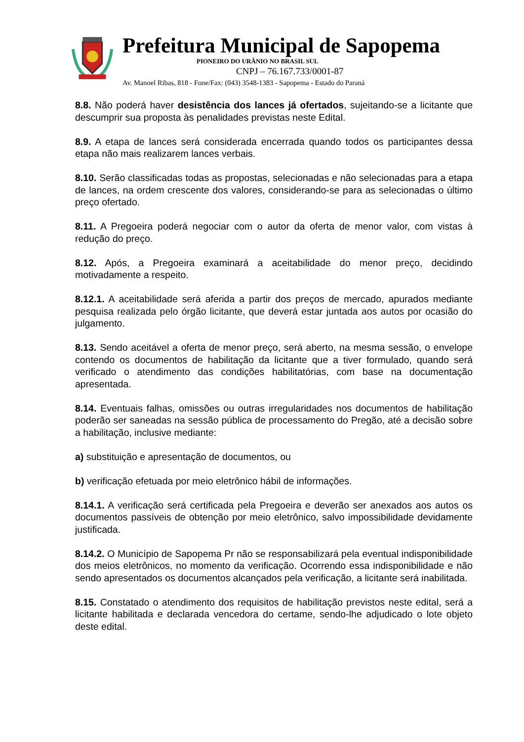Prefeitura Municipal de Sapopema
PIONEIRO DO URÂNIO NO BRASIL SUL
CNPJ – 76.167.733/0001-87
Av. Manoel Ribas, 818 - Fone/Fax: (043) 3548-1383 - Sapopema - Estado do Paraná
8.8. Não poderá haver desistência dos lances já ofertados, sujeitando-se a licitante que descumprir sua proposta às penalidades previstas neste Edital.
8.9. A etapa de lances será considerada encerrada quando todos os participantes dessa etapa não mais realizarem lances verbais.
8.10. Serão classificadas todas as propostas, selecionadas e não selecionadas para a etapa de lances, na ordem crescente dos valores, considerando-se para as selecionadas o último preço ofertado.
8.11. A Pregoeira poderá negociar com o autor da oferta de menor valor, com vistas à redução do preço.
8.12. Após, a Pregoeira examinará a aceitabilidade do menor preço, decidindo motivadamente a respeito.
8.12.1. A aceitabilidade será aferida a partir dos preços de mercado, apurados mediante pesquisa realizada pelo órgão licitante, que deverá estar juntada aos autos por ocasião do julgamento.
8.13. Sendo aceitável a oferta de menor preço, será aberto, na mesma sessão, o envelope contendo os documentos de habilitação da licitante que a tiver formulado, quando será verificado o atendimento das condições habilitatórias, com base na documentação apresentada.
8.14. Eventuais falhas, omissões ou outras irregularidades nos documentos de habilitação poderão ser saneadas na sessão pública de processamento do Pregão, até a decisão sobre a habilitação, inclusive mediante:
a) substituição e apresentação de documentos, ou
b) verificação efetuada por meio eletrônico hábil de informações.
8.14.1. A verificação será certificada pela Pregoeira e deverão ser anexados aos autos os documentos passíveis de obtenção por meio eletrônico, salvo impossibilidade devidamente justificada.
8.14.2. O Município de Sapopema Pr não se responsabilizará pela eventual indisponibilidade dos meios eletrônicos, no momento da verificação. Ocorrendo essa indisponibilidade e não sendo apresentados os documentos alcançados pela verificação, a licitante será inabilitada.
8.15. Constatado o atendimento dos requisitos de habilitação previstos neste edital, será a licitante habilitada e declarada vencedora do certame, sendo-lhe adjudicado o lote objeto deste edital.